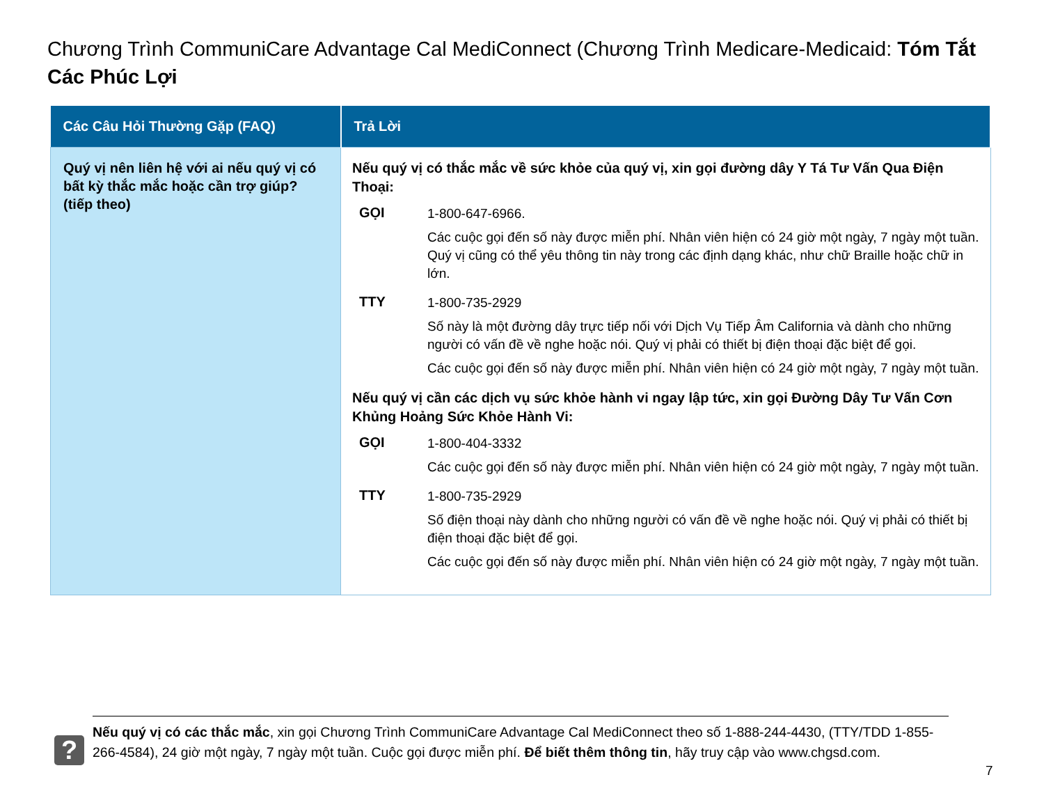Chương Trình CommuniCare Advantage Cal MediConnect (Chương Trình Medicare-Medicaid: Tóm Tắt Các Phúc Lợi
| Các Câu Hỏi Thường Gặp (FAQ) | Trả Lời |
| --- | --- |
| Quý vị nên liên hệ với ai nếu quý vị có bất kỳ thắc mắc hoặc cần trợ giúp? (tiếp theo) | Nếu quý vị có thắc mắc về sức khỏe của quý vị, xin gọi đường dây Y Tá Tư Vấn Qua Điện Thoại: GỌI 1-800-647-6966. Các cuộc gọi đến số này được miễn phí. Nhân viên hiện có 24 giờ một ngày, 7 ngày một tuần. Quý vị cũng có thể yêu thông tin này trong các định dạng khác, như chữ Braille hoặc chữ in lớn. TTY 1-800-735-2929 Số này là một đường dây trực tiếp nối với Dịch Vụ Tiếp Âm California và dành cho những người có vấn đề về nghe hoặc nói. Quý vị phải có thiết bị điện thoại đặc biệt để gọi. Các cuộc gọi đến số này được miễn phí. Nhân viên hiện có 24 giờ một ngày, 7 ngày một tuần. Nếu quý vị cần các dịch vụ sức khỏe hành vi ngay lập tức, xin gọi Đường Dây Tư Vấn Cơn Khủng Hoảng Sức Khỏe Hành Vi: GỌI 1-800-404-3332 Các cuộc gọi đến số này được miễn phí. Nhân viên hiện có 24 giờ một ngày, 7 ngày một tuần. TTY 1-800-735-2929 Số điện thoại này dành cho những người có vấn đề về nghe hoặc nói. Quý vị phải có thiết bị điện thoại đặc biệt để gọi. Các cuộc gọi đến số này được miễn phí. Nhân viên hiện có 24 giờ một ngày, 7 ngày một tuần. |
?
Nếu quý vị có các thắc mắc, xin gọi Chương Trình CommuniCare Advantage Cal MediConnect theo số 1-888-244-4430, (TTY/TDD 1-855-266-4584), 24 giờ một ngày, 7 ngày một tuần. Cuộc gọi được miễn phí. Để biết thêm thông tin, hãy truy cập vào www.chgsd.com.
7